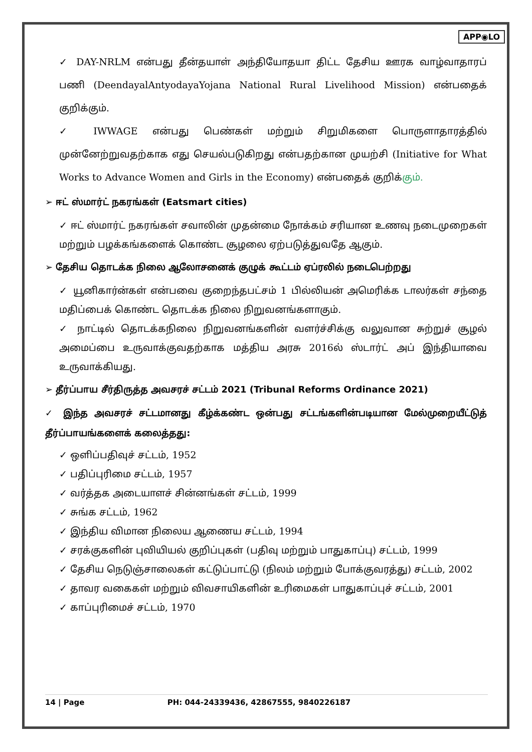APP◉LO
✓ DAY-NRLM என்பது தீன்தயாள் அந்தியோதயா திட்ட தேசிய ஊரக வாழ்வாதாரப் பணி (DeendayalAntyodayaYojana National Rural Livelihood Mission) என்பதைக் குறிக்கும்.
✓ IWWAGE என்பது பெண்கள் மற்றும் சிறுமிகளை பொருளாதாரத்தில் முன்னேற்றுவதற்காக எது செயல்படுகிறது என்பதற்கான முயற்சி (Initiative for What Works to Advance Women and Girls in the Economy) என்பதைக் குறிக்கும்.
➢ ஈட் ஸ்மார்ட் நகரங்கள் (Eatsmart cities)
✓ ஈட் ஸ்மார்ட் நகரங்கள் சவாலின் முதன்மை நோக்கம் சரியான உணவு நடைமுறைகள் மற்றும் பழக்கங்களைக் கொண்ட சூழலை ஏற்படுத்துவதே ஆகும்.
➢ தேசிய தொடக்க நிலை ஆலோசனைக் குழுக் கூட்டம் ஏப்ரலில் நடைபெற்றது
✓ யூனிகார்ன்கள் என்பவை குறைந்தபட்சம் 1 பில்லியன் அமெரிக்க டாலர்கள் சந்தை மதிப்பைக் கொண்ட தொடக்க நிலை நிறுவனங்களாகும்.
✓ நாட்டில் தொடக்கநிலை நிறுவனங்களின் வளர்ச்சிக்கு வலுவான சுற்றுச் சூழல் அமைப்பை உருவாக்குவதற்காக மத்திய அரசு 2016ல் ஸ்டார்ட் அப் இந்தியாவை உருவாக்கியது.
➢ தீர்ப்பாய சீர்திருத்த அவசரச் சட்டம் 2021 (Tribunal Reforms Ordinance 2021)
✓ இந்த அவசரச் சட்டமானது கீழ்க்கண்ட ஒன்பது சட்டங்களின்படியான மேல்முறையீட்டுத் தீர்ப்பாயங்களைக் கலைத்தது:
✓ ஒளிப்பதிவுச் சட்டம், 1952
✓ பதிப்புரிமை சட்டம், 1957
✓ வர்த்தக அடையாளச் சின்னங்கள் சட்டம், 1999
✓ சுங்க சட்டம், 1962
✓ இந்திய விமான நிலைய ஆணைய சட்டம், 1994
✓ சரக்குகளின் புவியியல் குறிப்புகள் (பதிவு மற்றும் பாதுகாப்பு) சட்டம், 1999
✓ தேசிய நெடுஞ்சாலைகள் கட்டுப்பாட்டு (நிலம் மற்றும் போக்குவரத்து) சட்டம், 2002
✓ தாவர வகைகள் மற்றும் விவசாயிகளின் உரிமைகள் பாதுகாப்புச் சட்டம், 2001
✓ காப்புரிமைச் சட்டம், 1970
14 | Page PH: 044-24339436, 42867555, 9840226187